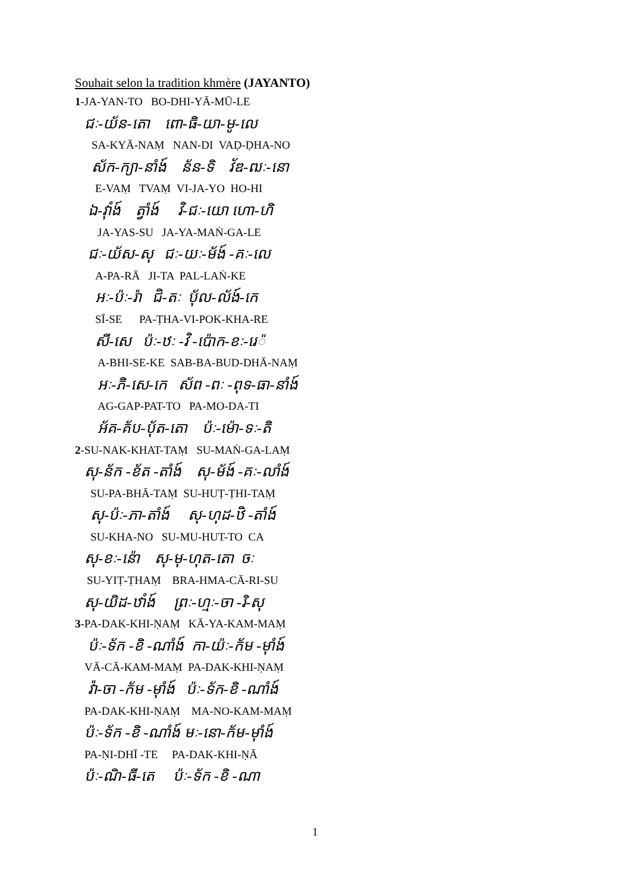Souhait selon la tradition khmère (JAYANTO)
1-JA-YAN-TO BO-DHI-YĀ-MŪ-LE
ជៈ-យ័ន-តោ ពោ-ធិ-យា-មូ-លេ
SA-KYĀ-NAṂ NAN-DI VAḌ-ḌHA-NO
ស័ក-ក្យា-នាំង៍ ន័ន-ទិ វ័ឌ-ឍៈ-នោ
E-VAṂ TVAṂ VI-JA-YO HO-HI
ឯ-វ៉ាំង៍ ត្វាំង៍ វិ-ជៈ-យោ ហោ-ហិ
JA-YAS-SU JA-YA-MAṄ-GA-LE
ជៈ-យ័ស-សុ ជៈ-យៈ-ម័ង៍ -គៈ-លេ
A-PA-RĀ JI-TA PAL-LAṄ-KE
អៈ-ប៉ៈ-រ៉ា ជិ-តៈ ប៉័ល-ល័ង៍-កេ
SĪ-SE PA-ṬHA-VI-POK-KHA-RE
សី-សេ ប៉ៈ-ឋៈ -វិ -ប៉ោក-ខៈ-រេ៉
A-BHI-SE-KE SAB-BA-BUD-DHĀ-NAṂ
អៈ-ភិ-សេ-កេ ស័ព -ពៈ -ពុទ-ធា-នាំង៍
AG-GAP-PAT-TO PA-MO-DA-TI
អ័គ-គ័ប-ប៉័ត-តោ ប៉ៈ-ម៉ោ-ទៈ-តិ
2-SU-NAK-KHAT-TAṂ SU-MAṄ-GA-LAṂ
សុ-ន័ក -ខ័ត -តាំង៍ សុ-ម័ង៍ -គៈ-លាំង៍
SU-PA-BHĀ-TAṂ SU-HUṬ-ṬHI-TAṂ
សុ-ប៉ៈ-ភា-តាំង៍ សុ-ហុដ-ឋិ -តាំង៍
SU-KHA-NO SU-MU-HUT-TO CA
សុ-ខៈ-ន៉ោ សុ-មុ-ហុត-តោ ចៈ
SU-YIṬ-ṬHAṂ BRA-HMA-CĀ-RI-SU
សុ-យិដ-ឋាំង៍ ព្រៈ-ហ្មៈ-ចា -រិ-សុ
3-PA-DAK-KHI-ṆAṂ KĀ-YA-KAM-MAṂ
ប៉ៈ-ទ័ក -ខិ -ណាំង៍ កា-យ៉ៈ-ក័ម -ម៉ាំង៍
VĀ-CĀ-KAM-MAṂ PA-DAK-KHI-ṆAṂ
វ៉ា-ចា -ក័ម -ម៉ាំង៍ ប៉ៈ-ទ័ក-ខិ -ណាំង៍
PA-DAK-KHI-ṆAṂ MA-NO-KAM-MAṂ
ប៉ៈ-ទ័ក -ខិ -ណាំង៍ មៈ-នោ-ក័ម-ម៉ាំង៍
PA-ṆI-DHĪ -TE PA-DAK-KHI-ṆĀ
ប៉ៈ-ណិ-ធី-តេ ប៉ៈ-ទ័ក -ខិ -ណា
1